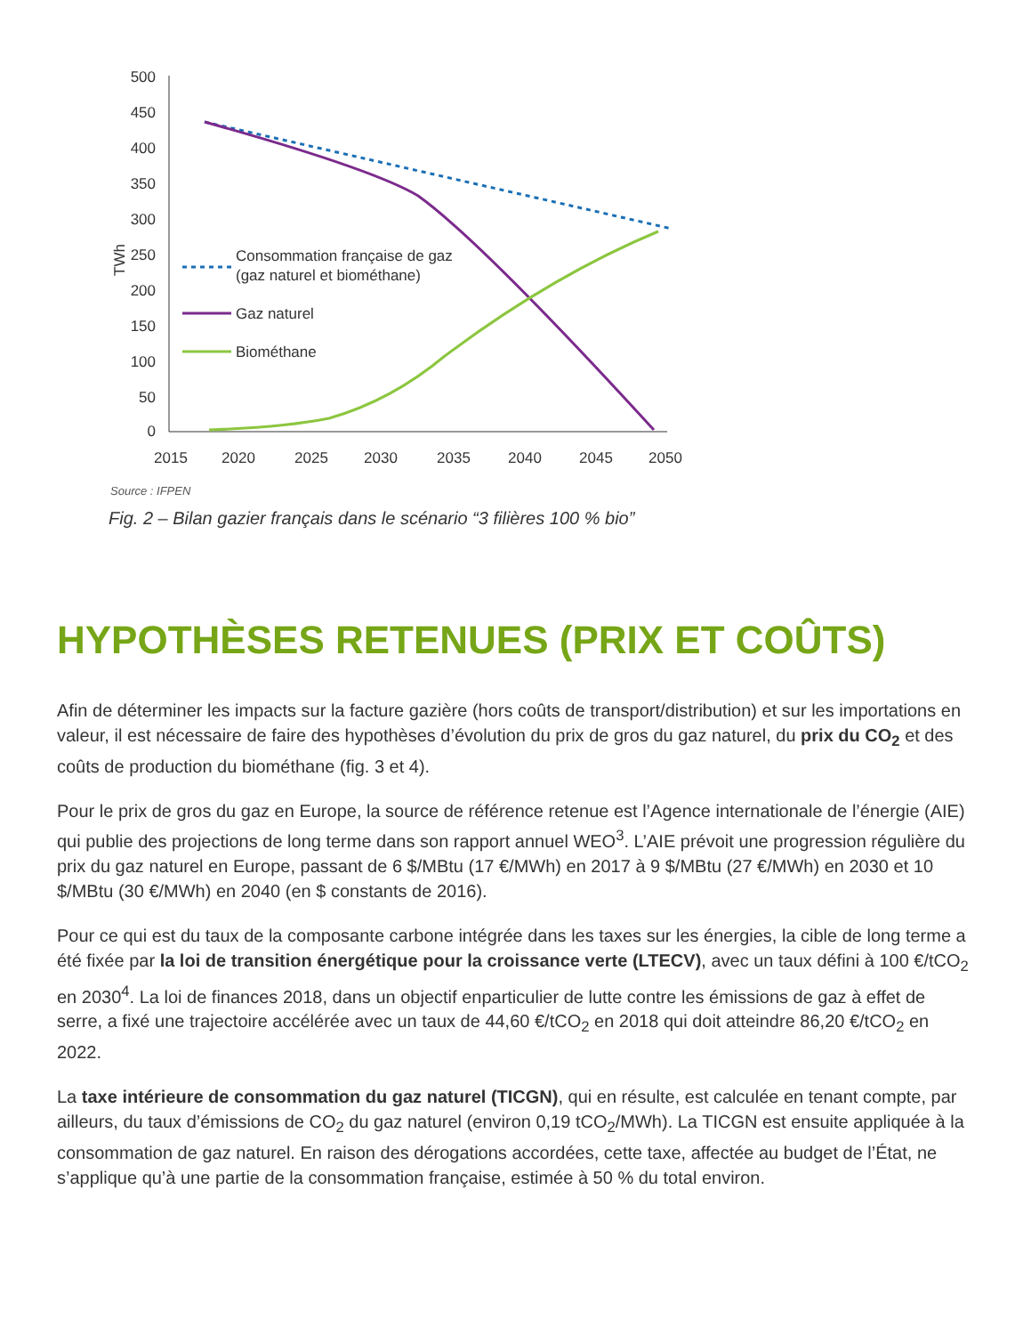500
450
400
350
300
250
200
150
100
50
0
TWh
2015
2020
2025
2030
2035
2040
2045
2050
Consommation française de gaz
(gaz naturel et biométhane)
Gaz naturel
Biométhane
Source : IFPEN
Fig. 2 – Bilan gazier français dans le scénario “3 filières 100 % bio”
HYPOTHÈSES RETENUES (PRIX ET COÛTS)
Afin de déterminer les impacts sur la facture gazière (hors coûts de transport/distribution) et sur les importations en valeur, il est nécessaire de faire des hypothèses d’évolution du prix de gros du gaz naturel, du prix du CO<sub>2</sub> et des coûts de production du biométhane (fig. 3 et 4).
Pour le prix de gros du gaz en Europe, la source de référence retenue est l’Agence internationale de l’énergie (AIE) qui publie des projections de long terme dans son rapport annuel WEO<sup>3</sup>. L’AIE prévoit une progression régulière du prix du gaz naturel en Europe, passant de 6 $/MBtu (17 €/MWh) en 2017 à 9 $/MBtu (27 €/MWh) en 2030 et 10 $/MBtu (30 €/MWh) en 2040 (en $ constants de 2016).
Pour ce qui est du taux de la composante carbone intégrée dans les taxes sur les énergies, la cible de long terme a été fixée par la loi de transition énergétique pour la croissance verte (LTECV), avec un taux défini à 100 €/tCO<sub>2</sub> en 2030<sup>4</sup>. La loi de finances 2018, dans un objectif enparticulier de lutte contre les émissions de gaz à effet de serre, a fixé une trajectoire accélérée avec un taux de 44,60 €/tCO<sub>2</sub> en 2018 qui doit atteindre 86,20 €/tCO<sub>2</sub> en 2022.
La taxe intérieure de consommation du gaz naturel (TICGN), qui en résulte, est calculée en tenant compte, par ailleurs, du taux d’émissions de CO<sub>2</sub> du gaz naturel (environ 0,19 tCO<sub>2</sub>/MWh). La TICGN est ensuite appliquée à la consommation de gaz naturel. En raison des dérogations accordées, cette taxe, affectée au budget de l’État, ne s’applique qu’à une partie de la consommation française, estimée à 50 % du total environ.